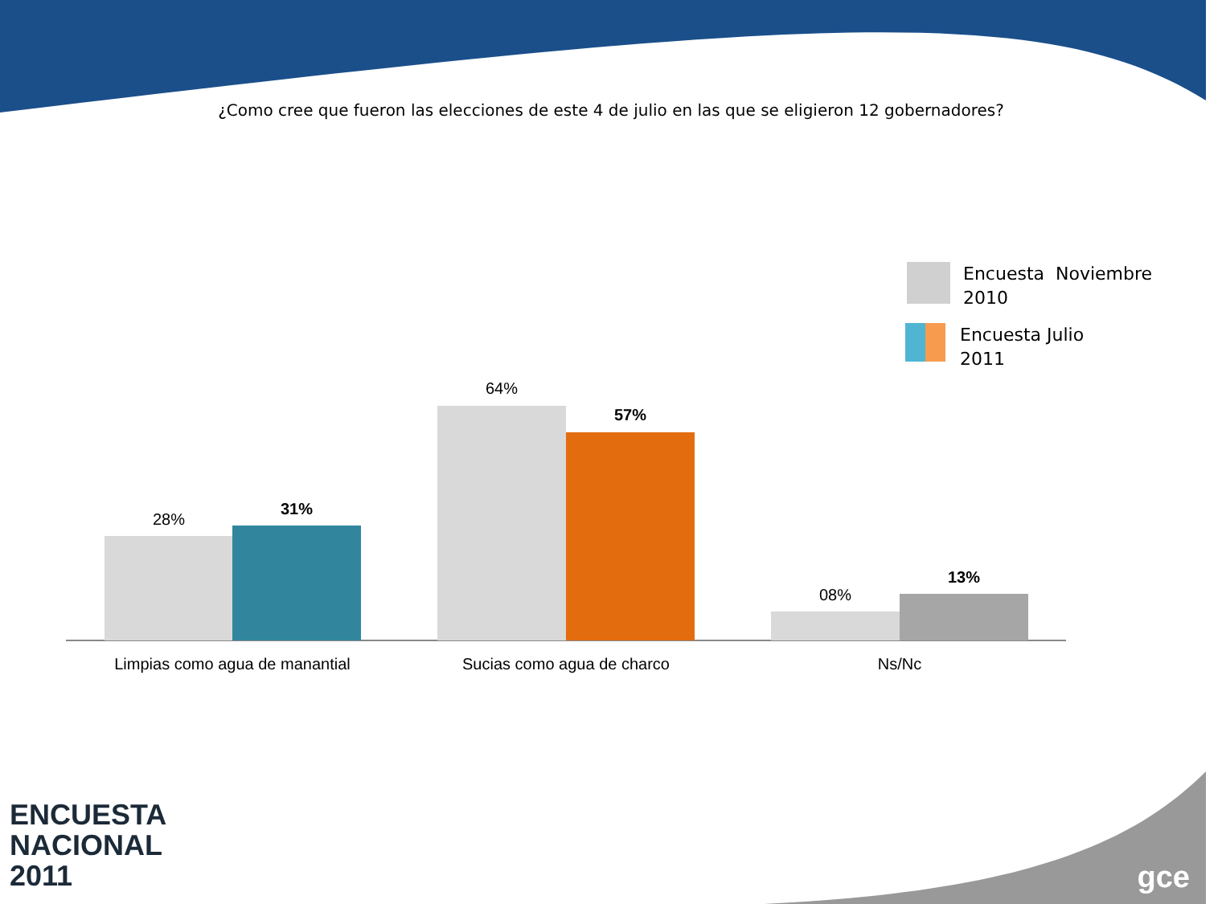¿Como cree que fueron las elecciones de este 4 de julio en las que se eligieron 12 gobernadores?
Encuesta Noviembre
2010
Encuesta Julio
2011
28%
31%
64%
57%
08%
13%
Limpias como agua de manantial Sucias como agua de charco Ns/Nc
ENCUESTA
NACIONAL
2011
gce